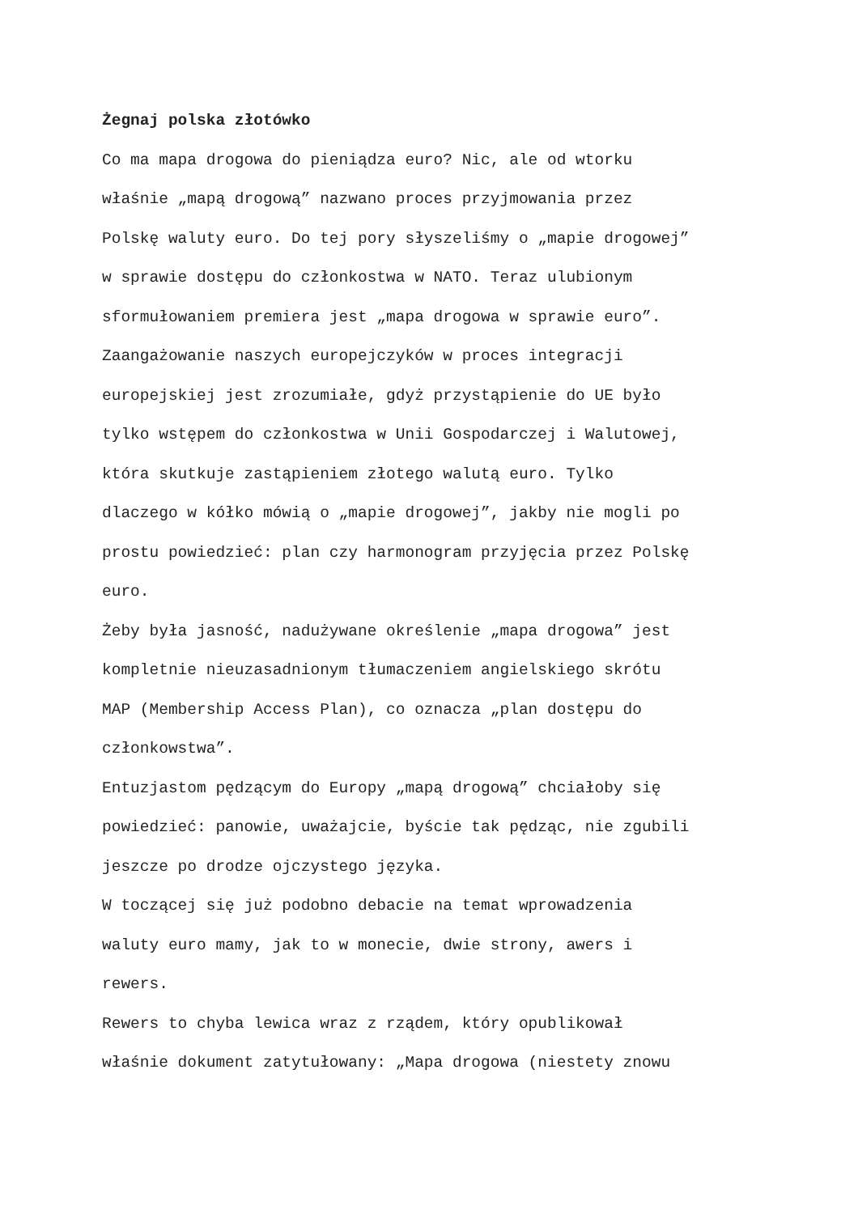Żegnaj polska złotówko
Co ma mapa drogowa do pieniądza euro? Nic, ale od wtorku
właśnie „mapą drogową” nazwano proces przyjmowania przez
Polskę waluty euro. Do tej pory słyszeliśmy o „mapie drogowej”
w sprawie dostępu do członkostwa w NATO. Teraz ulubionym
sformułowaniem premiera jest „mapa drogowa w sprawie euro”.
Zaangażowanie naszych europejczyków w proces integracji
europejskiej jest zrozumiałe, gdyż przystąpienie do UE było
tylko wstępem do członkostwa w Unii Gospodarczej i Walutowej,
która skutkuje zastąpieniem złotego walutą euro. Tylko
dlaczego w kółko mówią o „mapie drogowej”, jakby nie mogli po
prostu powiedzieć: plan czy harmonogram przyjęcia przez Polskę
euro.
Żeby była jasność, nadużywane określenie „mapa drogowa” jest
kompletnie nieuzasadnionym tłumaczeniem angielskiego skrótu
MAP (Membership Access Plan), co oznacza „plan dostępu do
członkowstwa”.
Entuzjastom pędzącym do Europy „mapą drogową” chciałoby się
powiedzieć: panowie, uważajcie, byście tak pędząc, nie zgubili
jeszcze po drodze ojczystego języka.
W toczącej się już podobno debacie na temat wprowadzenia
waluty euro mamy, jak to w monecie, dwie strony, awers i
rewers.
Rewers to chyba lewica wraz z rządem, który opublikował
właśnie dokument zatytułowany: „Mapa drogowa (niestety znowu